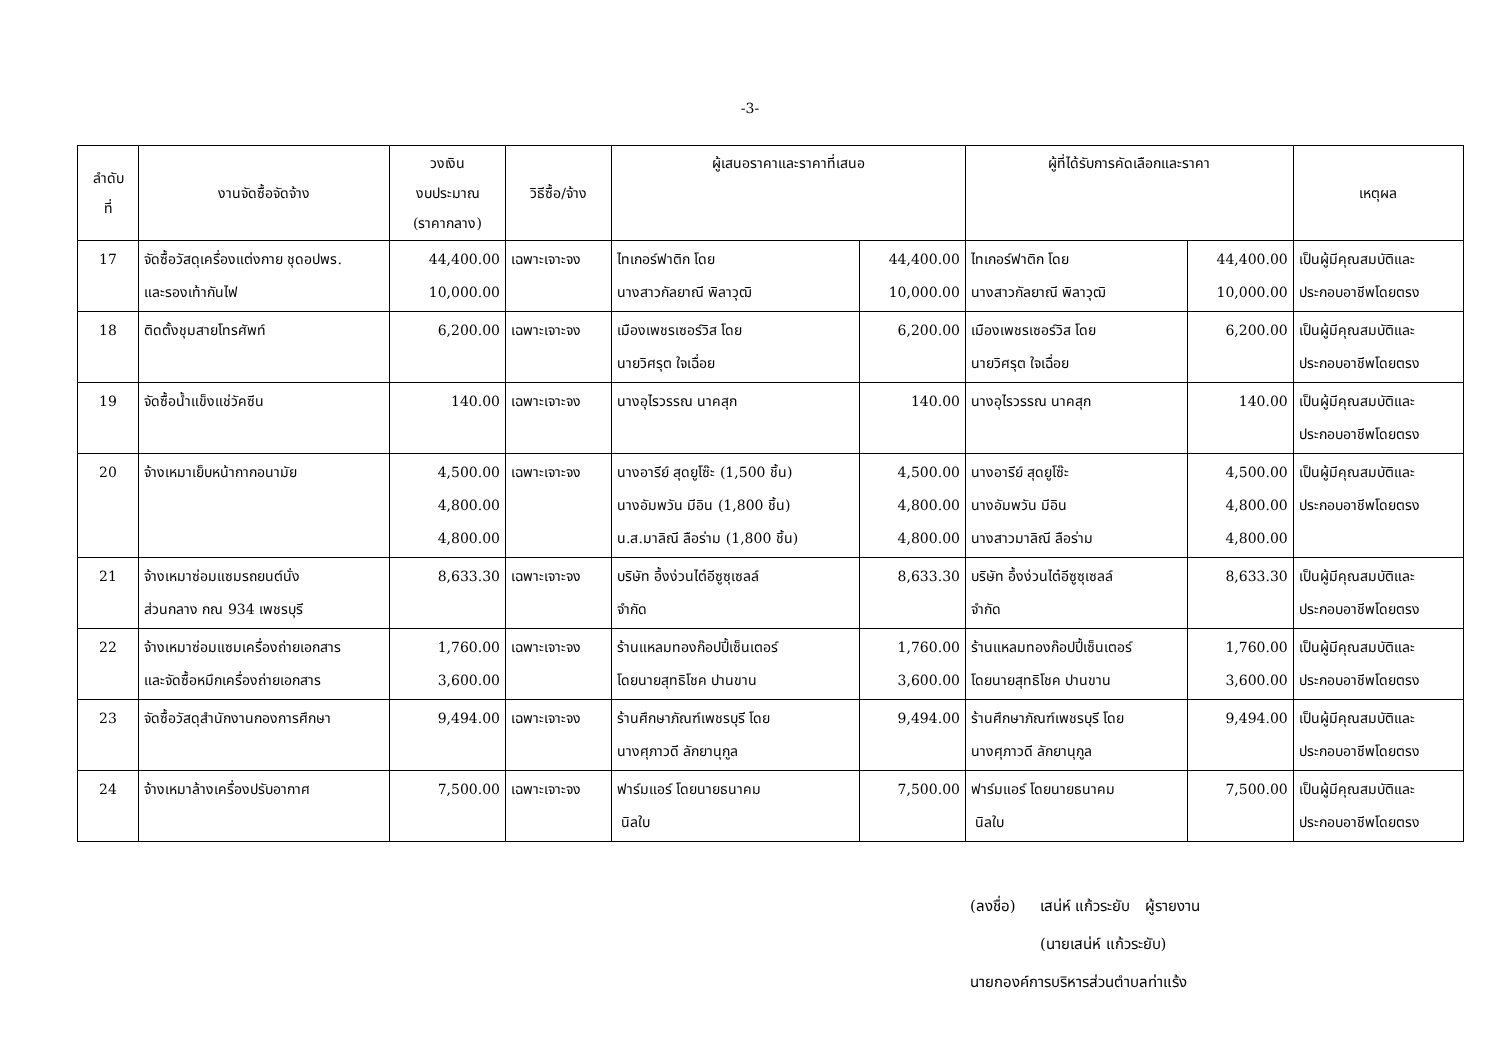-3-
| ลำดับ ที่ | งานจัดซื้อจัดจ้าง | วงเงิน งบประมาณ (ราคากลาง) | วิธีซื้อ/จ้าง | ผู้เสนอราคาและราคาที่เสนอ | | ผู้ที่ได้รับการคัดเลือกและราคา | | เหตุผล |
| --- | --- | --- | --- | --- | --- | --- | --- | --- |
| 17 | จัดซื้อวัสดุเครื่องแต่งกาย ชุดอปพร. และรองเท้ากันไฟ | 44,400.00 10,000.00 | เฉพาะเจาะจง | ไทเกอร์ฟาติก โดย นางสาวกัลยาณี พิลาวุฒิ | 44,400.00 10,000.00 | ไทเกอร์ฟาติก โดย นางสาวกัลยาณี พิลาวุฒิ | 44,400.00 10,000.00 | เป็นผู้มีคุณสมบัติและ ประกอบอาชีพโดยตรง |
| 18 | ติดตั้งชุมสายโทรศัพท์ | 6,200.00 | เฉพาะเจาะจง | เมืองเพชรเซอร์วิส โดย นายวิศรุต ใจเฉื่อย | 6,200.00 | เมืองเพชรเซอร์วิส โดย นายวิศรุต ใจเฉื่อย | 6,200.00 | เป็นผู้มีคุณสมบัติและ ประกอบอาชีพโดยตรง |
| 19 | จัดซื้อน้ำแข็งแช่วัคซีน | 140.00 | เฉพาะเจาะจง | นางอุไรวรรณ นาคสุก | 140.00 | นางอุไรวรรณ นาคสุก | 140.00 | เป็นผู้มีคุณสมบัติและ ประกอบอาชีพโดยตรง |
| 20 | จ้างเหมาเย็บหน้ากากอนามัย | 4,500.00 4,800.00 4,800.00 | เฉพาะเจาะจง | นางอารีย์ สุดยูโซ๊ะ (1,500 ชิ้น) นางอัมพวัน มีอิน (1,800 ชิ้น) น.ส.มาลิณี ลือร่าม (1,800 ชิ้น) | 4,500.00 4,800.00 4,800.00 | นางอารีย์ สุดยูโซ๊ะ นางอัมพวัน มีอิน นางสาวมาลิณี ลือร่าม | 4,500.00 4,800.00 4,800.00 | เป็นผู้มีคุณสมบัติและ ประกอบอาชีพโดยตรง |
| 21 | จ้างเหมาซ่อมแซมรถยนต์นั่ง ส่วนกลาง กณ 934 เพชรบุรี | 8,633.30 | เฉพาะเจาะจง | บริษัท อึ้งง่วนไต๋อีซูซุเซลล์ จำกัด | 8,633.30 | บริษัท อึ้งง่วนไต๋อีซูซุเซลล์ จำกัด | 8,633.30 | เป็นผู้มีคุณสมบัติและ ประกอบอาชีพโดยตรง |
| 22 | จ้างเหมาซ่อมแซมเครื่องถ่ายเอกสาร และจัดซื้อหมึกเครื่องถ่ายเอกสาร | 1,760.00 3,600.00 | เฉพาะเจาะจง | ร้านแหลมทองก๊อปปี้เซ็นเตอร์ โดยนายสุทธิโชค ปานขาน | 1,760.00 3,600.00 | ร้านแหลมทองก๊อปปี้เซ็นเตอร์ โดยนายสุทธิโชค ปานขาน | 1,760.00 3,600.00 | เป็นผู้มีคุณสมบัติและ ประกอบอาชีพโดยตรง |
| 23 | จัดซื้อวัสดุสำนักงานกองการศึกษา | 9,494.00 | เฉพาะเจาะจง | ร้านศึกษาภัณฑ์เพชรบุรี โดย นางศุภาวดี ลักยานุกูล | 9,494.00 | ร้านศึกษาภัณฑ์เพชรบุรี โดย นางศุภาวดี ลักยานุกูล | 9,494.00 | เป็นผู้มีคุณสมบัติและ ประกอบอาชีพโดยตรง |
| 24 | จ้างเหมาล้างเครื่องปรับอากาศ | 7,500.00 | เฉพาะเจาะจง | ฟาร์มแอร์ โดยนายธนาคม นิลใบ | 7,500.00 | ฟาร์มแอร์ โดยนายธนาคม นิลใบ | 7,500.00 | เป็นผู้มีคุณสมบัติและ ประกอบอาชีพโดยตรง |
(ลงชื่อ) เสน่ห์ แก้วระยับ ผู้รายงาน
(นายเสน่ห์ แก้วระยับ)
นายกองค์การบริหารส่วนตำบลท่าแร้ง